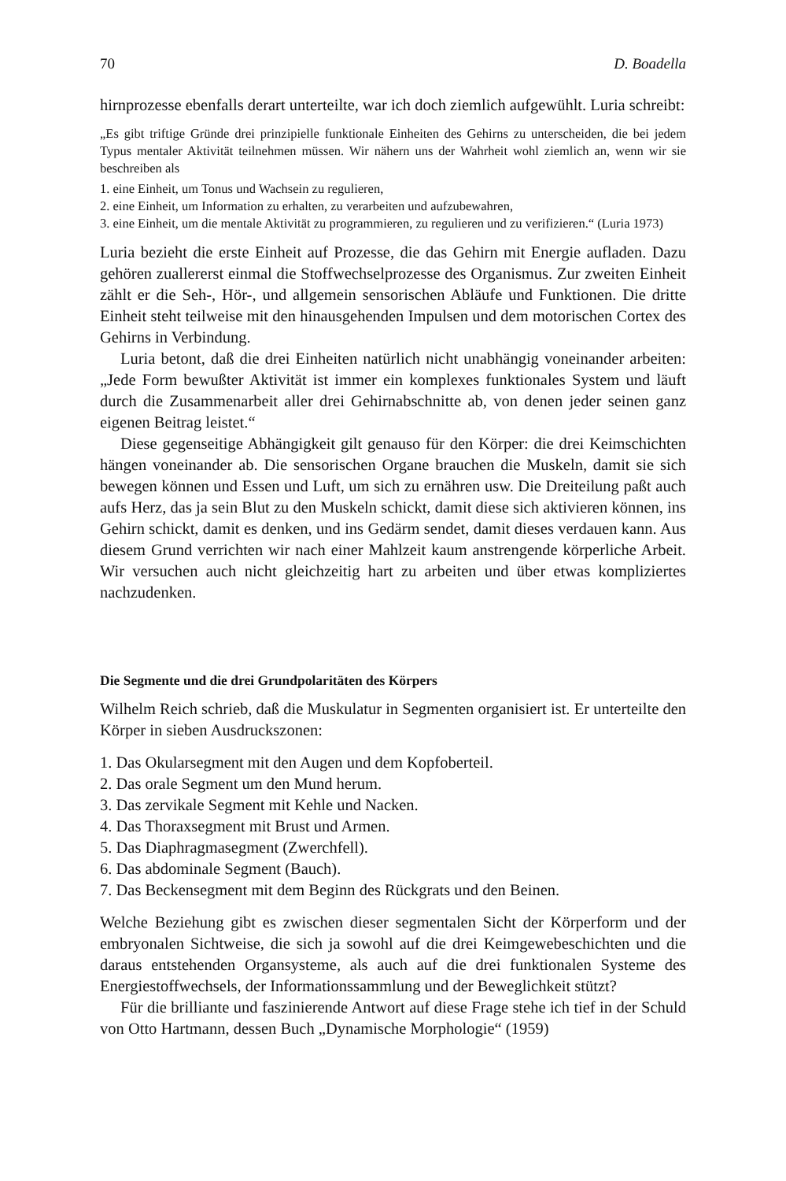70 D. Boadella
hirnprozesse ebenfalls derart unterteilte, war ich doch ziemlich aufgewühlt. Luria schreibt:
„Es gibt triftige Gründe drei prinzipielle funktionale Einheiten des Gehirns zu unterscheiden, die bei jedem Typus mentaler Aktivität teilnehmen müssen. Wir nähern uns der Wahrheit wohl ziemlich an, wenn wir sie beschreiben als
1. eine Einheit, um Tonus und Wachsein zu regulieren,
2. eine Einheit, um Information zu erhalten, zu verarbeiten und aufzubewahren,
3. eine Einheit, um die mentale Aktivität zu programmieren, zu regulieren und zu verifizieren.“ (Luria 1973)
Luria bezieht die erste Einheit auf Prozesse, die das Gehirn mit Energie aufladen. Dazu gehören zuallererst einmal die Stoffwechselprozesse des Organismus. Zur zweiten Einheit zählt er die Seh-, Hör-, und allgemein sensorischen Abläufe und Funktionen. Die dritte Einheit steht teilweise mit den hinausgehenden Impulsen und dem motorischen Cortex des Gehirns in Verbindung.
Luria betont, daß die drei Einheiten natürlich nicht unabhängig voneinander arbeiten: „Jede Form bewußter Aktivität ist immer ein komplexes funktionales System und läuft durch die Zusammenarbeit aller drei Gehirnabschnitte ab, von denen jeder seinen ganz eigenen Beitrag leistet.“
Diese gegenseitige Abhängigkeit gilt genauso für den Körper: die drei Keimschichten hängen voneinander ab. Die sensorischen Organe brauchen die Muskeln, damit sie sich bewegen können und Essen und Luft, um sich zu ernähren usw. Die Dreiteilung paßt auch aufs Herz, das ja sein Blut zu den Muskeln schickt, damit diese sich aktivieren können, ins Gehirn schickt, damit es denken, und ins Gedärm sendet, damit dieses verdauen kann. Aus diesem Grund verrichten wir nach einer Mahlzeit kaum anstrengende körperliche Arbeit. Wir versuchen auch nicht gleichzeitig hart zu arbeiten und über etwas kompliziertes nachzudenken.
Die Segmente und die drei Grundpolaritäten des Körpers
Wilhelm Reich schrieb, daß die Muskulatur in Segmenten organisiert ist. Er unterteilte den Körper in sieben Ausdruckszonen:
1. Das Okularsegment mit den Augen und dem Kopfoberteil.
2. Das orale Segment um den Mund herum.
3. Das zervikale Segment mit Kehle und Nacken.
4. Das Thoraxsegment mit Brust und Armen.
5. Das Diaphragmasegment (Zwerchfell).
6. Das abdominale Segment (Bauch).
7. Das Beckensegment mit dem Beginn des Rückgrats und den Beinen.
Welche Beziehung gibt es zwischen dieser segmentalen Sicht der Körperform und der embryonalen Sichtweise, die sich ja sowohl auf die drei Keimgewebeschichten und die daraus entstehenden Organsysteme, als auch auf die drei funktionalen Systeme des Energiestoffwechsels, der Informationssammlung und der Beweglichkeit stützt?
Für die brilliante und faszinierende Antwort auf diese Frage stehe ich tief in der Schuld von Otto Hartmann, dessen Buch „Dynamische Morphologie“ (1959)